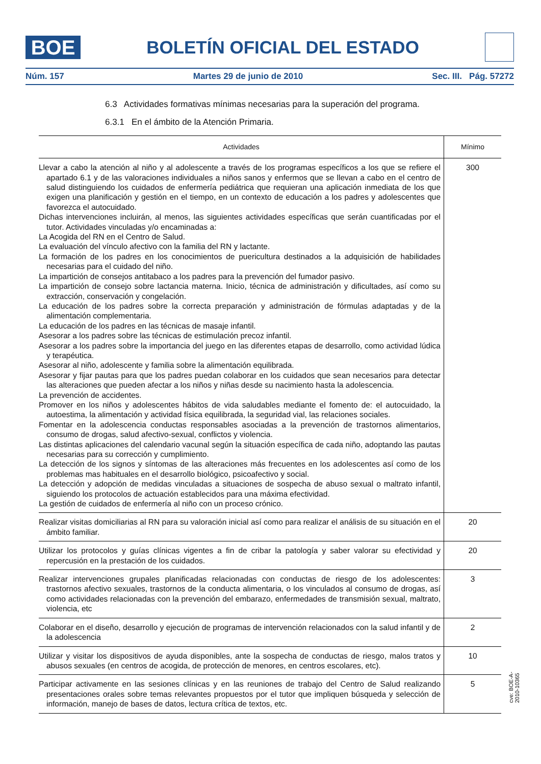BOE
BOLETÍN OFICIAL DEL ESTADO
Núm. 157 Martes 29 de junio de 2010 Sec. III. Pág. 57272
6.3 Actividades formativas mínimas necesarias para la superación del programa.
6.3.1 En el ámbito de la Atención Primaria.
| Actividades | Mínimo |
| --- | --- |
| Llevar a cabo la atención al niño y al adolescente a través de los programas específicos a los que se refiere el apartado 6.1 y de las valoraciones individuales a niños sanos y enfermos que se llevan a cabo en el centro de salud distinguiendo los cuidados de enfermería pediátrica que requieran una aplicación inmediata de los que exigen una planificación y gestión en el tiempo, en un contexto de educación a los padres y adolescentes que favorezca el autocuidado. Dichas intervenciones incluirán, al menos, las siguientes actividades específicas que serán cuantificadas por el tutor. Actividades vinculadas y/o encaminadas a: La Acogida del RN en el Centro de Salud. La evaluación del vínculo afectivo con la familia del RN y lactante. La formación de los padres en los conocimientos de puericultura destinados a la adquisición de habilidades necesarias para el cuidado del niño. La impartición de consejos antitabaco a los padres para la prevención del fumador pasivo. La impartición de consejo sobre lactancia materna. Inicio, técnica de administración y dificultades, así como su extracción, conservación y congelación. La educación de los padres sobre la correcta preparación y administración de fórmulas adaptadas y de la alimentación complementaria. La educación de los padres en las técnicas de masaje infantil. Asesorar a los padres sobre las técnicas de estimulación precoz infantil. Asesorar a los padres sobre la importancia del juego en las diferentes etapas de desarrollo, como actividad lúdica y terapéutica. Asesorar al niño, adolescente y familia sobre la alimentación equilibrada. Asesorar y fijar pautas para que los padres puedan colaborar en los cuidados que sean necesarios para detectar las alteraciones que pueden afectar a los niños y niñas desde su nacimiento hasta la adolescencia. La prevención de accidentes. Promover en los niños y adolescentes hábitos de vida saludables mediante el fomento de: el autocuidado, la autoestima, la alimentación y actividad física equilibrada, la seguridad vial, las relaciones sociales. Fomentar en la adolescencia conductas responsables asociadas a la prevención de trastornos alimentarios, consumo de drogas, salud afectivo-sexual, conflictos y violencia. Las distintas aplicaciones del calendario vacunal según la situación específica de cada niño, adoptando las pautas necesarias para su corrección y cumplimiento. La detección de los signos y síntomas de las alteraciones más frecuentes en los adolescentes así como de los problemas mas habituales en el desarrollo biológico, psicoafectivo y social. La detección y adopción de medidas vinculadas a situaciones de sospecha de abuso sexual o maltrato infantil, siguiendo los protocolos de actuación establecidos para una máxima efectividad. La gestión de cuidados de enfermería al niño con un proceso crónico. | 300 |
| Realizar visitas domiciliarias al RN para su valoración inicial así como para realizar el análisis de su situación en el ámbito familiar. | 20 |
| Utilizar los protocolos y guías clínicas vigentes a fin de cribar la patología y saber valorar su efectividad y repercusión en la prestación de los cuidados. | 20 |
| Realizar intervenciones grupales planificadas relacionadas con conductas de riesgo de los adolescentes: trastornos afectivo sexuales, trastornos de la conducta alimentaria, o los vinculados al consumo de drogas, así como actividades relacionadas con la prevención del embarazo, enfermedades de transmisión sexual, maltrato, violencia, etc | 3 |
| Colaborar en el diseño, desarrollo y ejecución de programas de intervención relacionados con la salud infantil y de la adolescencia | 2 |
| Utilizar y visitar los dispositivos de ayuda disponibles, ante la sospecha de conductas de riesgo, malos tratos y abusos sexuales (en centros de acogida, de protección de menores, en centros escolares, etc). | 10 |
| Participar activamente en las sesiones clínicas y en las reuniones de trabajo del Centro de Salud realizando presentaciones orales sobre temas relevantes propuestos por el tutor que impliquen búsqueda y selección de información, manejo de bases de datos, lectura crítica de textos, etc. | 5 |
cve: BOE-A-2010-10365